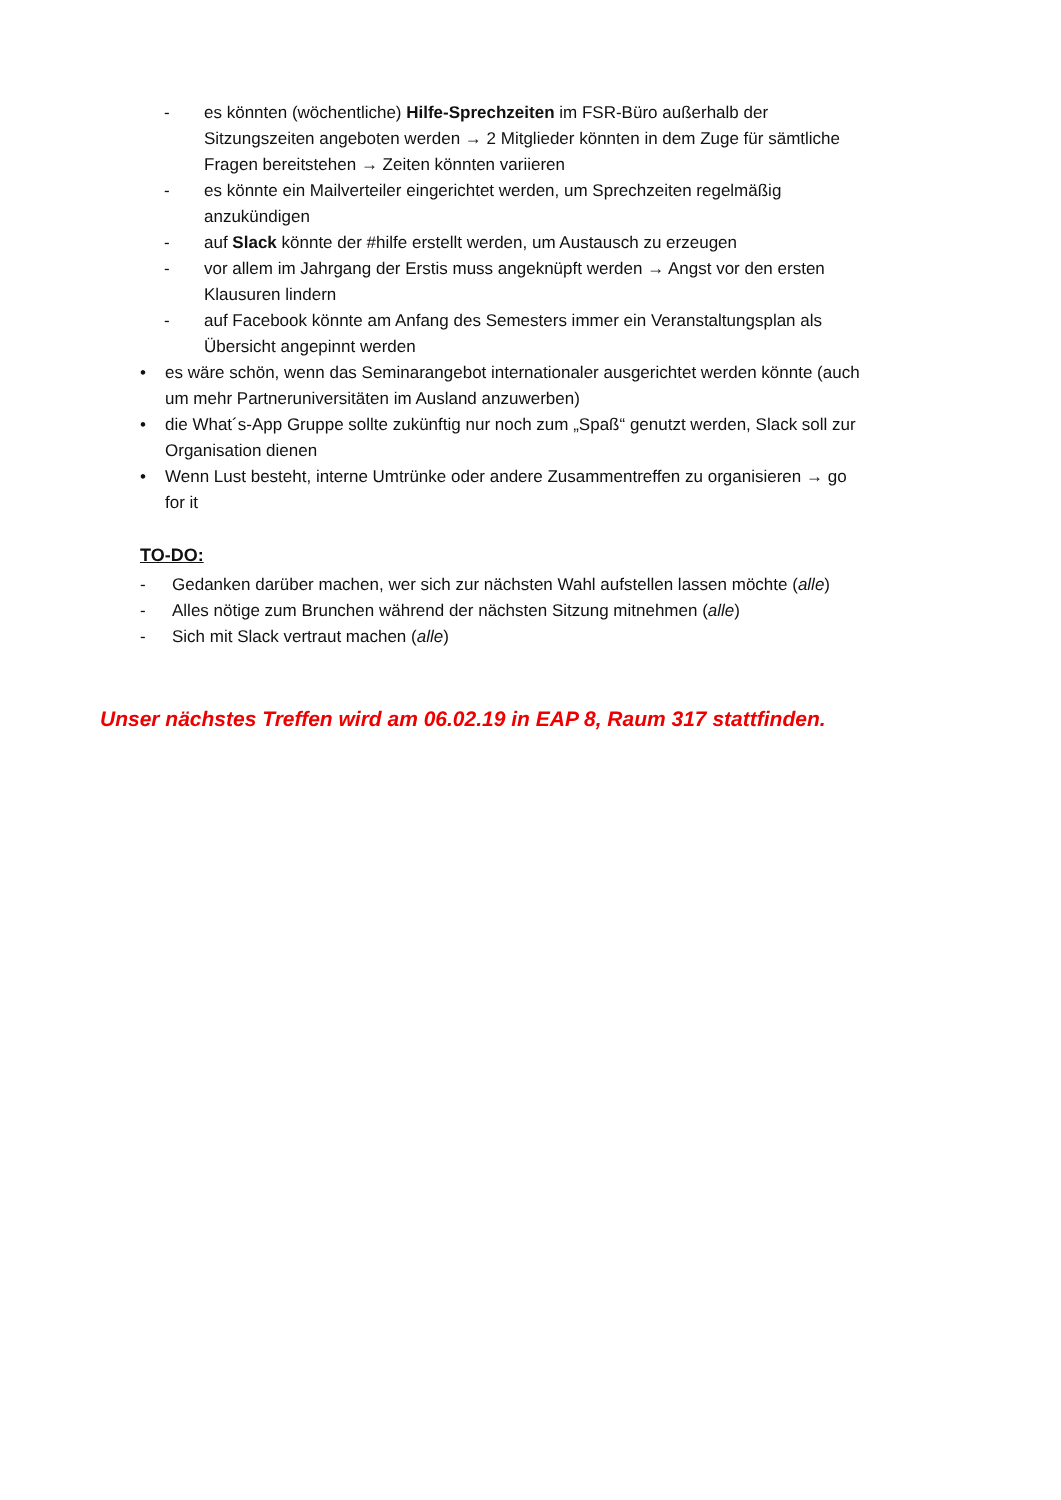- es könnten (wöchentliche) Hilfe-Sprechzeiten im FSR-Büro außerhalb der Sitzungszeiten angeboten werden → 2 Mitglieder könnten in dem Zuge für sämtliche Fragen bereitstehen → Zeiten könnten variieren
- es könnte ein Mailverteiler eingerichtet werden, um Sprechzeiten regelmäßig anzukündigen
- auf Slack könnte der #hilfe erstellt werden, um Austausch zu erzeugen
- vor allem im Jahrgang der Erstis muss angeknüpft werden → Angst vor den ersten Klausuren lindern
- auf Facebook könnte am Anfang des Semesters immer ein Veranstaltungsplan als Übersicht angepinnt werden
• es wäre schön, wenn das Seminarangebot internationaler ausgerichtet werden könnte (auch um mehr Partneruniversitäten im Ausland anzuwerben)
• die What´s-App Gruppe sollte zukünftig nur noch zum „Spaß“ genutzt werden, Slack soll zur Organisation dienen
• Wenn Lust besteht, interne Umtrünke oder andere Zusammentreffen zu organisieren → go for it
TO-DO:
- Gedanken darüber machen, wer sich zur nächsten Wahl aufstellen lassen möchte (alle)
- Alles nötige zum Brunchen während der nächsten Sitzung mitnehmen (alle)
- Sich mit Slack vertraut machen (alle)
Unser nächstes Treffen wird am 06.02.19 in EAP 8, Raum 317 stattfinden.